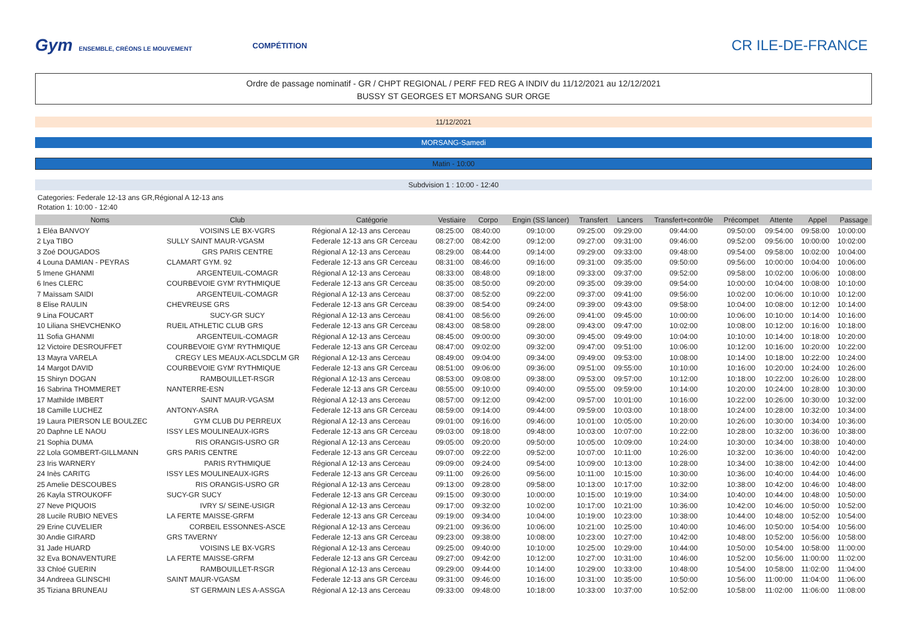Gym ENSEMBLE, CRÉONS LE MOUVEMENT COMPÉTITION
CR ILE-DE-FRANCE
Ordre de passage nominatif - GR / CHPT REGIONAL / PERF FED REG A INDIV du 11/12/2021 au 12/12/2021
BUSSY ST GEORGES ET MORSANG SUR ORGE
11/12/2021
MORSANG-Samedi
Matin - 10:00
Subdvision 1 : 10:00 - 12:40
Categories: Federale 12-13 ans GR,Régional A 12-13 ans
Rotation 1: 10:00 - 12:40
| Noms | Club | Catégorie | Vestiaire | Corpo | Engin (SS lancer) | Transfert | Lancers | Transfert+contrôle | Précompet | Attente | Appel | Passage |
| --- | --- | --- | --- | --- | --- | --- | --- | --- | --- | --- | --- | --- |
| 1 Eléa BANVOY | VOISINS LE BX-VGRS | Régional A 12-13 ans Cerceau | 08:25:00 | 08:40:00 | 09:10:00 | 09:25:00 | 09:29:00 | 09:44:00 | 09:50:00 | 09:54:00 | 09:58:00 | 10:00:00 |
| 2 Lya TIBO | SULLY SAINT MAUR-VGASM | Federale 12-13 ans GR Cerceau | 08:27:00 | 08:42:00 | 09:12:00 | 09:27:00 | 09:31:00 | 09:46:00 | 09:52:00 | 09:56:00 | 10:00:00 | 10:02:00 |
| 3 Zoé DOUGADOS | GRS PARIS CENTRE | Régional A 12-13 ans Cerceau | 08:29:00 | 08:44:00 | 09:14:00 | 09:29:00 | 09:33:00 | 09:48:00 | 09:54:00 | 09:58:00 | 10:02:00 | 10:04:00 |
| 4 Louna DAMIAN - PEYRAS | CLAMART GYM. 92 | Federale 12-13 ans GR Cerceau | 08:31:00 | 08:46:00 | 09:16:00 | 09:31:00 | 09:35:00 | 09:50:00 | 09:56:00 | 10:00:00 | 10:04:00 | 10:06:00 |
| 5 Imene GHANMI | ARGENTEUIL-COMAGR | Régional A 12-13 ans Cerceau | 08:33:00 | 08:48:00 | 09:18:00 | 09:33:00 | 09:37:00 | 09:52:00 | 09:58:00 | 10:02:00 | 10:06:00 | 10:08:00 |
| 6 Ines CLERC | COURBEVOIE GYM' RYTHMIQUE | Federale 12-13 ans GR Cerceau | 08:35:00 | 08:50:00 | 09:20:00 | 09:35:00 | 09:39:00 | 09:54:00 | 10:00:00 | 10:04:00 | 10:08:00 | 10:10:00 |
| 7 Maïssam SAIDI | ARGENTEUIL-COMAGR | Régional A 12-13 ans Cerceau | 08:37:00 | 08:52:00 | 09:22:00 | 09:37:00 | 09:41:00 | 09:56:00 | 10:02:00 | 10:06:00 | 10:10:00 | 10:12:00 |
| 8 Elise RAULIN | CHEVREUSE GRS | Federale 12-13 ans GR Cerceau | 08:39:00 | 08:54:00 | 09:24:00 | 09:39:00 | 09:43:00 | 09:58:00 | 10:04:00 | 10:08:00 | 10:12:00 | 10:14:00 |
| 9 Lina FOUCART | SUCY-GR SUCY | Régional A 12-13 ans Cerceau | 08:41:00 | 08:56:00 | 09:26:00 | 09:41:00 | 09:45:00 | 10:00:00 | 10:06:00 | 10:10:00 | 10:14:00 | 10:16:00 |
| 10 Liliana SHEVCHENKO | RUEIL ATHLETIC CLUB GRS | Federale 12-13 ans GR Cerceau | 08:43:00 | 08:58:00 | 09:28:00 | 09:43:00 | 09:47:00 | 10:02:00 | 10:08:00 | 10:12:00 | 10:16:00 | 10:18:00 |
| 11 Sofia GHANMI | ARGENTEUIL-COMAGR | Régional A 12-13 ans Cerceau | 08:45:00 | 09:00:00 | 09:30:00 | 09:45:00 | 09:49:00 | 10:04:00 | 10:10:00 | 10:14:00 | 10:18:00 | 10:20:00 |
| 12 Victoire DESROUFFET | COURBEVOIE GYM' RYTHMIQUE | Federale 12-13 ans GR Cerceau | 08:47:00 | 09:02:00 | 09:32:00 | 09:47:00 | 09:51:00 | 10:06:00 | 10:12:00 | 10:16:00 | 10:20:00 | 10:22:00 |
| 13 Mayra VARELA | CREGY LES MEAUX-ACLSDCLM GR | Régional A 12-13 ans Cerceau | 08:49:00 | 09:04:00 | 09:34:00 | 09:49:00 | 09:53:00 | 10:08:00 | 10:14:00 | 10:18:00 | 10:22:00 | 10:24:00 |
| 14 Margot DAVID | COURBEVOIE GYM' RYTHMIQUE | Federale 12-13 ans GR Cerceau | 08:51:00 | 09:06:00 | 09:36:00 | 09:51:00 | 09:55:00 | 10:10:00 | 10:16:00 | 10:20:00 | 10:24:00 | 10:26:00 |
| 15 Shiryn DOGAN | RAMBOUILLET-RSGR | Régional A 12-13 ans Cerceau | 08:53:00 | 09:08:00 | 09:38:00 | 09:53:00 | 09:57:00 | 10:12:00 | 10:18:00 | 10:22:00 | 10:26:00 | 10:28:00 |
| 16 Sabrina THOMMERET | NANTERRE-ESN | Federale 12-13 ans GR Cerceau | 08:55:00 | 09:10:00 | 09:40:00 | 09:55:00 | 09:59:00 | 10:14:00 | 10:20:00 | 10:24:00 | 10:28:00 | 10:30:00 |
| 17 Mathilde IMBERT | SAINT MAUR-VGASM | Régional A 12-13 ans Cerceau | 08:57:00 | 09:12:00 | 09:42:00 | 09:57:00 | 10:01:00 | 10:16:00 | 10:22:00 | 10:26:00 | 10:30:00 | 10:32:00 |
| 18 Camille LUCHEZ | ANTONY-ASRA | Federale 12-13 ans GR Cerceau | 08:59:00 | 09:14:00 | 09:44:00 | 09:59:00 | 10:03:00 | 10:18:00 | 10:24:00 | 10:28:00 | 10:32:00 | 10:34:00 |
| 19 Laura PIERSON LE BOULZEC | GYM CLUB DU PERREUX | Régional A 12-13 ans Cerceau | 09:01:00 | 09:16:00 | 09:46:00 | 10:01:00 | 10:05:00 | 10:20:00 | 10:26:00 | 10:30:00 | 10:34:00 | 10:36:00 |
| 20 Daphne LE NAOU | ISSY LES MOULINEAUX-IGRS | Federale 12-13 ans GR Cerceau | 09:03:00 | 09:18:00 | 09:48:00 | 10:03:00 | 10:07:00 | 10:22:00 | 10:28:00 | 10:32:00 | 10:36:00 | 10:38:00 |
| 21 Sophia DUMA | RIS ORANGIS-USRO GR | Régional A 12-13 ans Cerceau | 09:05:00 | 09:20:00 | 09:50:00 | 10:05:00 | 10:09:00 | 10:24:00 | 10:30:00 | 10:34:00 | 10:38:00 | 10:40:00 |
| 22 Lola GOMBERT-GILLMANN | GRS PARIS CENTRE | Federale 12-13 ans GR Cerceau | 09:07:00 | 09:22:00 | 09:52:00 | 10:07:00 | 10:11:00 | 10:26:00 | 10:32:00 | 10:36:00 | 10:40:00 | 10:42:00 |
| 23 Iris WARNERY | PARIS RYTHMIQUE | Régional A 12-13 ans Cerceau | 09:09:00 | 09:24:00 | 09:54:00 | 10:09:00 | 10:13:00 | 10:28:00 | 10:34:00 | 10:38:00 | 10:42:00 | 10:44:00 |
| 24 Inès CARITG | ISSY LES MOULINEAUX-IGRS | Federale 12-13 ans GR Cerceau | 09:11:00 | 09:26:00 | 09:56:00 | 10:11:00 | 10:15:00 | 10:30:00 | 10:36:00 | 10:40:00 | 10:44:00 | 10:46:00 |
| 25 Amelie DESCOUBES | RIS ORANGIS-USRO GR | Régional A 12-13 ans Cerceau | 09:13:00 | 09:28:00 | 09:58:00 | 10:13:00 | 10:17:00 | 10:32:00 | 10:38:00 | 10:42:00 | 10:46:00 | 10:48:00 |
| 26 Kayla STROUKOFF | SUCY-GR SUCY | Federale 12-13 ans GR Cerceau | 09:15:00 | 09:30:00 | 10:00:00 | 10:15:00 | 10:19:00 | 10:34:00 | 10:40:00 | 10:44:00 | 10:48:00 | 10:50:00 |
| 27 Neve PIQUOIS | IVRY S/ SEINE-USIGR | Régional A 12-13 ans Cerceau | 09:17:00 | 09:32:00 | 10:02:00 | 10:17:00 | 10:21:00 | 10:36:00 | 10:42:00 | 10:46:00 | 10:50:00 | 10:52:00 |
| 28 Lucile RUBIO NEVES | LA FERTE MAISSE-GRFM | Federale 12-13 ans GR Cerceau | 09:19:00 | 09:34:00 | 10:04:00 | 10:19:00 | 10:23:00 | 10:38:00 | 10:44:00 | 10:48:00 | 10:52:00 | 10:54:00 |
| 29 Erine CUVELIER | CORBEIL ESSONNES-ASCE | Régional A 12-13 ans Cerceau | 09:21:00 | 09:36:00 | 10:06:00 | 10:21:00 | 10:25:00 | 10:40:00 | 10:46:00 | 10:50:00 | 10:54:00 | 10:56:00 |
| 30 Andie GIRARD | GRS TAVERNY | Federale 12-13 ans GR Cerceau | 09:23:00 | 09:38:00 | 10:08:00 | 10:23:00 | 10:27:00 | 10:42:00 | 10:48:00 | 10:52:00 | 10:56:00 | 10:58:00 |
| 31 Jade HUARD | VOISINS LE BX-VGRS | Régional A 12-13 ans Cerceau | 09:25:00 | 09:40:00 | 10:10:00 | 10:25:00 | 10:29:00 | 10:44:00 | 10:50:00 | 10:54:00 | 10:58:00 | 11:00:00 |
| 32 Eva BONAVENTURE | LA FERTE MAISSE-GRFM | Federale 12-13 ans GR Cerceau | 09:27:00 | 09:42:00 | 10:12:00 | 10:27:00 | 10:31:00 | 10:46:00 | 10:52:00 | 10:56:00 | 11:00:00 | 11:02:00 |
| 33 Chloé GUERIN | RAMBOUILLET-RSGR | Régional A 12-13 ans Cerceau | 09:29:00 | 09:44:00 | 10:14:00 | 10:29:00 | 10:33:00 | 10:48:00 | 10:54:00 | 10:58:00 | 11:02:00 | 11:04:00 |
| 34 Andreea GLINSCHI | SAINT MAUR-VGASM | Federale 12-13 ans GR Cerceau | 09:31:00 | 09:46:00 | 10:16:00 | 10:31:00 | 10:35:00 | 10:50:00 | 10:56:00 | 11:00:00 | 11:04:00 | 11:06:00 |
| 35 Tiziana BRUNEAU | ST GERMAIN LES A-ASSGA | Régional A 12-13 ans Cerceau | 09:33:00 | 09:48:00 | 10:18:00 | 10:33:00 | 10:37:00 | 10:52:00 | 10:58:00 | 11:02:00 | 11:06:00 | 11:08:00 |